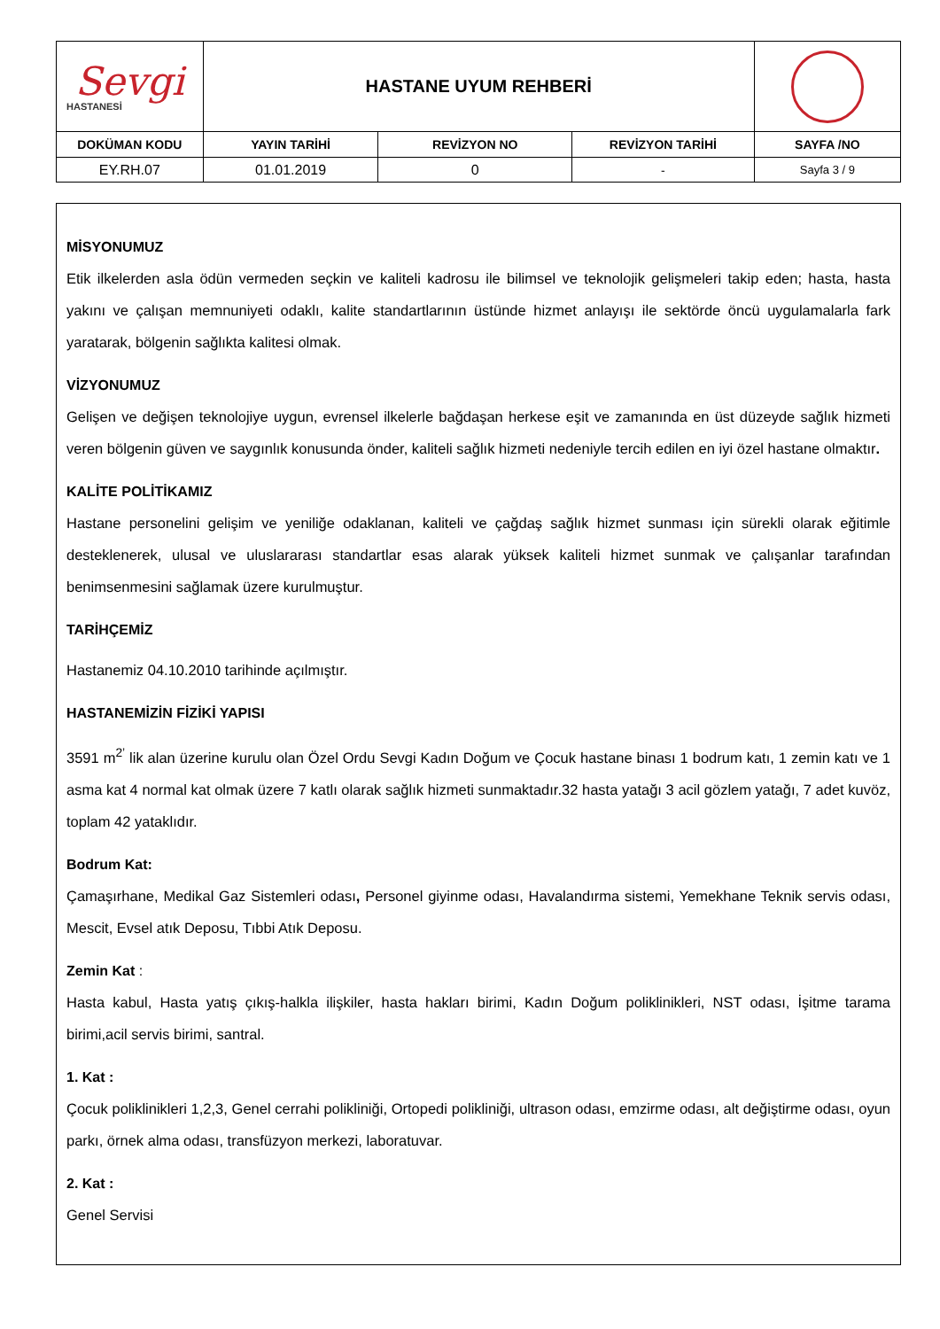| Sevgi HASTANESİ | HASTANE UYUM REHBERİ | | | |
| DOKÜMAN KODU | YAYIN TARİHİ | REVİZYON NO | REVİZYON TARİHİ | SAYFA /NO |
| EY.RH.07 | 01.01.2019 | 0 | - | Sayfa 3 / 9 |
MİSYONUMUZ
Etik ilkelerden asla ödün vermeden seçkin ve kaliteli kadrosu ile bilimsel ve teknolojik gelişmeleri takip eden; hasta, hasta yakını ve çalışan memnuniyeti odaklı, kalite standartlarının üstünde hizmet anlayışı ile sektörde öncü uygulamalarla fark yaratarak, bölgenin sağlıkta kalitesi olmak.
VİZYONUMUZ
Gelişen ve değişen teknolojiye uygun, evrensel ilkelerle bağdaşan herkese eşit ve zamanında en üst düzeyde sağlık hizmeti veren bölgenin güven ve saygınlık konusunda önder, kaliteli sağlık hizmeti nedeniyle tercih edilen en iyi özel hastane olmaktır.
KALİTE POLİTİKAMIZ
Hastane personelini gelişim ve yeniliğe odaklanan, kaliteli ve çağdaş sağlık hizmet sunması için sürekli olarak eğitimle desteklenerek, ulusal ve uluslararası standartlar esas alarak yüksek kaliteli hizmet sunmak ve çalışanlar tarafından benimsenmesini sağlamak üzere kurulmuştur.
TARİHÇEMİZ
Hastanemiz 04.10.2010 tarihinde açılmıştır.
HASTANEMİZİN FİZİKİ YAPISI
3591 m<sup>2’</sup> lik alan üzerine kurulu olan Özel Ordu Sevgi Kadın Doğum ve Çocuk hastane binası 1 bodrum katı, 1 zemin katı ve 1 asma kat 4 normal kat olmak üzere 7 katlı olarak sağlık hizmeti sunmaktadır.32 hasta yatağı 3 acil gözlem yatağı, 7 adet kuvöz, toplam 42 yataklıdır.
Bodrum Kat:
Çamaşırhane, Medikal Gaz Sistemleri odası, Personel giyinme odası, Havalandırma sistemi, Yemekhane Teknik servis odası, Mescit, Evsel atık Deposu, Tıbbi Atık Deposu.
Zemin Kat :
Hasta kabul, Hasta yatış çıkış-halkla ilişkiler, hasta hakları birimi, Kadın Doğum poliklinikleri, NST odası, İşitme tarama birimi,acil servis birimi, santral.
1. Kat :
Çocuk poliklinikleri 1,2,3, Genel cerrahi polikliniği, Ortopedi polikliniği, ultrason odası, emzirme odası, alt değiştirme odası, oyun parkı, örnek alma odası, transfüzyon merkezi, laboratuvar.
2. Kat :
Genel Servisi